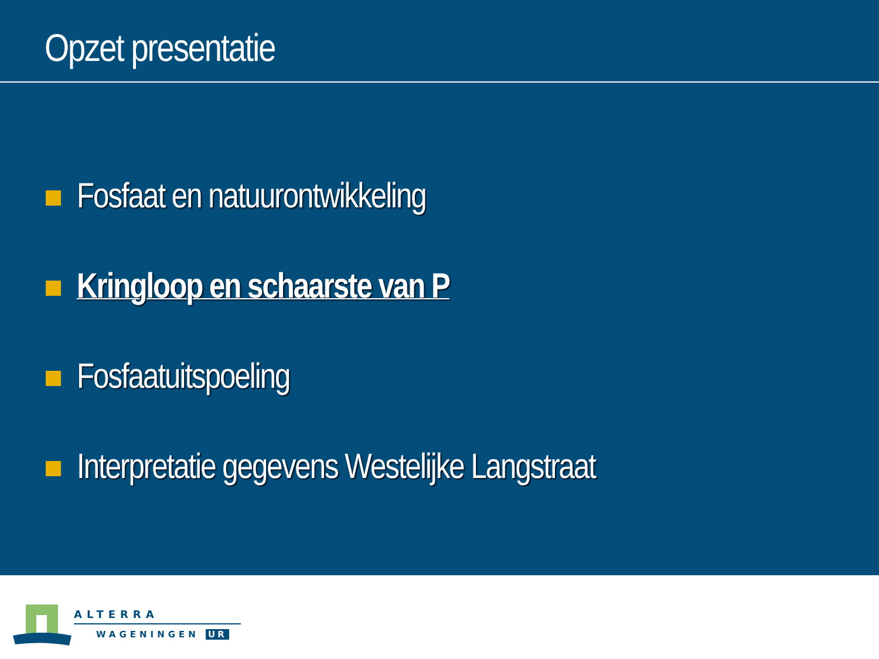Opzet presentatie
Fosfaat en natuurontwikkeling
Kringloop en schaarste van P
Fosfaatuitspoeling
Interpretatie gegevens Westelijke Langstraat
ALTERRA
WAGENINGEN UR